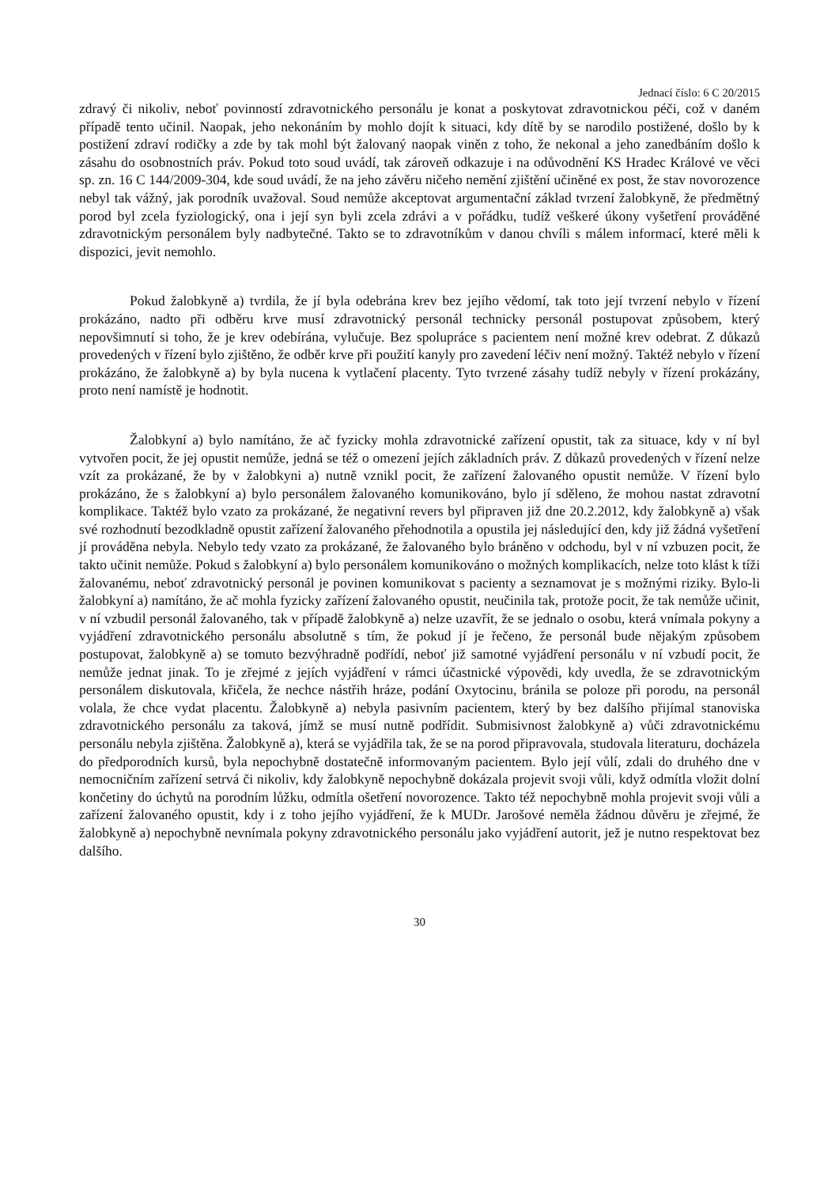Jednací číslo: 6 C 20/2015
zdravý či nikoliv, neboť povinností zdravotnického personálu je konat a poskytovat zdravotnickou péči, což v daném případě tento učinil. Naopak, jeho nekonáním by mohlo dojít k situaci, kdy dítě by se narodilo postižené, došlo by k postižení zdraví rodičky a zde by tak mohl být žalovaný naopak viněn z toho, že nekonal a jeho zanedbáním došlo k zásahu do osobnostních práv. Pokud toto soud uvádí, tak zároveň odkazuje i na odůvodnění KS Hradec Králové ve věci sp. zn. 16 C 144/2009-304, kde soud uvádí, že na jeho závěru ničeho nemění zjištění učiněné ex post, že stav novorozence nebyl tak vážný, jak porodník uvažoval. Soud nemůže akceptovat argumentační základ tvrzení žalobkyně, že předmětný porod byl zcela fyziologický, ona i její syn byli zcela zdrávi a v pořádku, tudíž veškeré úkony vyšetření prováděné zdravotnickým personálem byly nadbytečné. Takto se to zdravotníkům v danou chvíli s málem informací, které měli k dispozici, jevit nemohlo.
Pokud žalobkyně a) tvrdila, že jí byla odebrána krev bez jejího vědomí, tak toto její tvrzení nebylo v řízení prokázáno, nadto při odběru krve musí zdravotnický personál technicky personál postupovat způsobem, který nepovšimnutí si toho, že je krev odebírána, vylučuje. Bez spolupráce s pacientem není možné krev odebrat. Z důkazů provedených v řízení bylo zjištěno, že odběr krve při použití kanyly pro zavedení léčiv není možný. Taktéž nebylo v řízení prokázáno, že žalobkyně a) by byla nucena k vytlačení placenty. Tyto tvrzené zásahy tudíž nebyly v řízení prokázány, proto není namístě je hodnotit.
Žalobkyní a) bylo namítáno, že ač fyzicky mohla zdravotnické zařízení opustit, tak za situace, kdy v ní byl vytvořen pocit, že jej opustit nemůže, jedná se též o omezení jejích základních práv. Z důkazů provedených v řízení nelze vzít za prokázané, že by v žalobkyni a) nutně vznikl pocit, že zařízení žalovaného opustit nemůže. V řízení bylo prokázáno, že s žalobkyní a) bylo personálem žalovaného komunikováno, bylo jí sděleno, že mohou nastat zdravotní komplikace. Taktéž bylo vzato za prokázané, že negativní revers byl připraven již dne 20.2.2012, kdy žalobkyně a) však své rozhodnutí bezodkladně opustit zařízení žalovaného přehodnotila a opustila jej následující den, kdy již žádná vyšetření jí prováděna nebyla. Nebylo tedy vzato za prokázané, že žalovaného bylo bráněno v odchodu, byl v ní vzbuzen pocit, že takto učinit nemůže. Pokud s žalobkyní a) bylo personálem komunikováno o možných komplikacích, nelze toto klást k tíži žalovanému, neboť zdravotnický personál je povinen komunikovat s pacienty a seznamovat je s možnými riziky. Bylo-li žalobkyní a) namítáno, že ač mohla fyzicky zařízení žalovaného opustit, neučinila tak, protože pocit, že tak nemůže učinit, v ní vzbudil personál žalovaného, tak v případě žalobkyně a) nelze uzavřít, že se jednalo o osobu, která vnímala pokyny a vyjádření zdravotnického personálu absolutně s tím, že pokud jí je řečeno, že personál bude nějakým způsobem postupovat, žalobkyně a) se tomuto bezvýhradně podřídí, neboť již samotné vyjádření personálu v ní vzbudí pocit, že nemůže jednat jinak. To je zřejmé z jejích vyjádření v rámci účastnické výpovědi, kdy uvedla, že se zdravotnickým personálem diskutovala, křičela, že nechce nástřih hráze, podání Oxytocinu, bránila se poloze při porodu, na personál volala, že chce vydat placentu. Žalobkyně a) nebyla pasivním pacientem, který by bez dalšího přijímal stanoviska zdravotnického personálu za taková, jímž se musí nutně podřídit. Submisivnost žalobkyně a) vůči zdravotnickému personálu nebyla zjištěna. Žalobkyně a), která se vyjádřila tak, že se na porod připravovala, studovala literaturu, docházela do předporodních kursů, byla nepochybně dostatečně informovaným pacientem. Bylo její vůlí, zdali do druhého dne v nemocničním zařízení setrvá či nikoliv, kdy žalobkyně nepochybně dokázala projevit svoji vůli, když odmítla vložit dolní končetiny do úchytů na porodním lůžku, odmítla ošetření novorozence. Takto též nepochybně mohla projevit svoji vůli a zařízení žalovaného opustit, kdy i z toho jejího vyjádření, že k MUDr. Jarošové neměla žádnou důvěru je zřejmé, že žalobkyně a) nepochybně nevnímala pokyny zdravotnického personálu jako vyjádření autorit, jež je nutno respektovat bez dalšího.
30